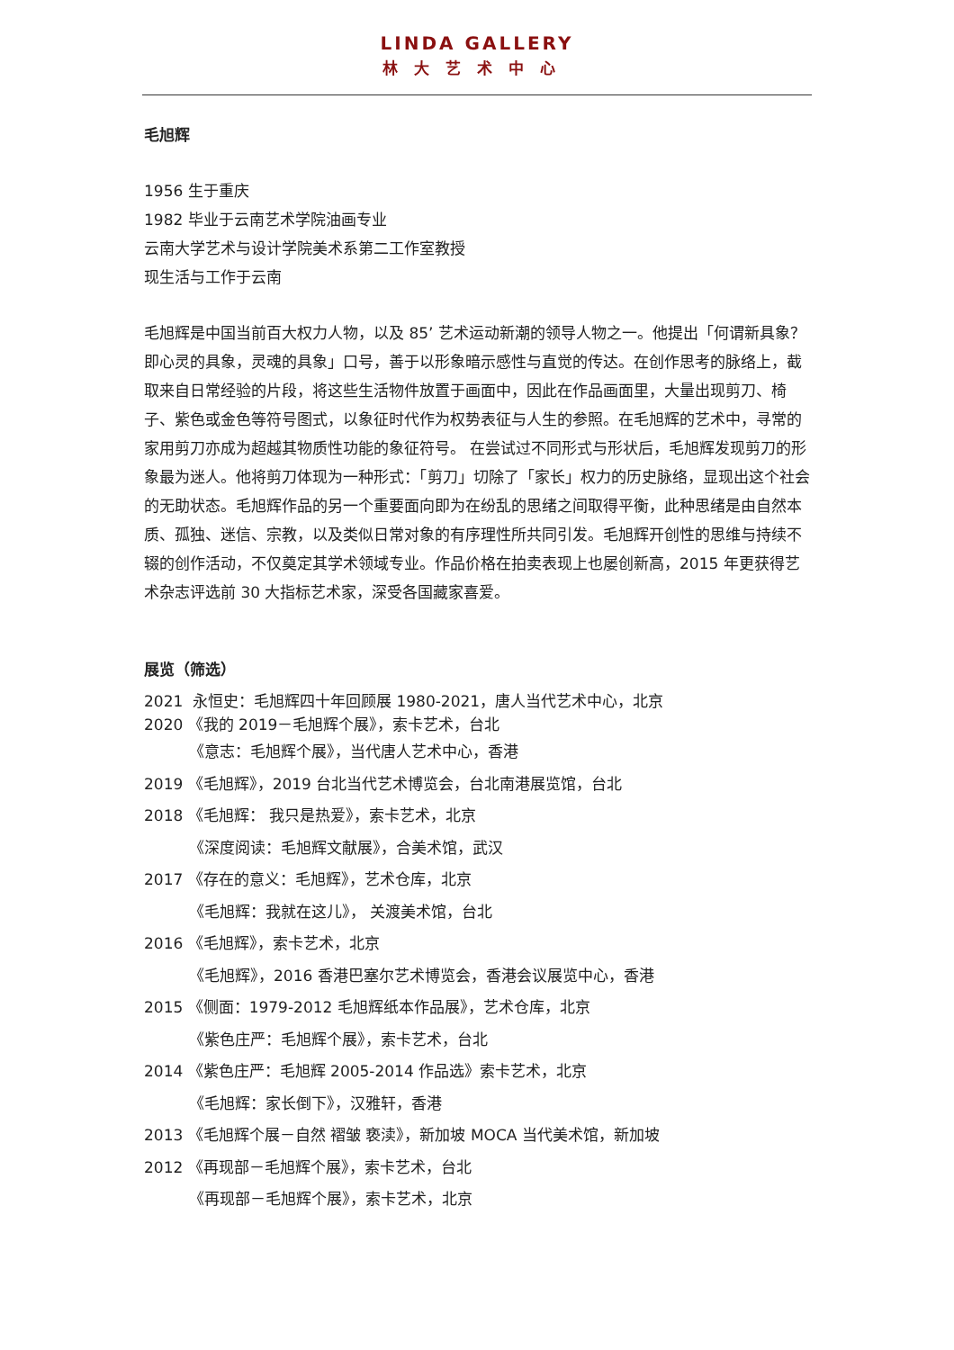LINDA GALLERY
林大艺术中心
毛旭辉
1956 生于重庆
1982 毕业于云南艺术学院油画专业
云南大学艺术与设计学院美术系第二工作室教授
现生活与工作于云南
毛旭辉是中国当前百大权力人物，以及 85’ 艺术运动新潮的领导人物之一。他提出「何谓新具象？即心灵的具象，灵魂的具象」口号，善于以形象暗示感性与直觉的传达。在创作思考的脉络上，截取来自日常经验的片段，将这些生活物件放置于画面中，因此在作品画面里，大量出现剪刀、椅子、紫色或金色等符号图式，以象征时代作为权势表征与人生的参照。在毛旭辉的艺术中，寻常的家用剪刀亦成为超越其物质性功能的象征符号。 在尝试过不同形式与形状后，毛旭辉发现剪刀的形象最为迷人。他将剪刀体现为一种形式：「剪刀」切除了「家长」权力的历史脉络，显现出这个社会的无助状态。毛旭辉作品的另一个重要面向即为在纷乱的思绪之间取得平衡，此种思绪是由自然本质、孤独、迷信、宗教，以及类似日常对象的有序理性所共同引发。毛旭辉开创性的思维与持续不辍的创作活动，不仅奠定其学术领域专业。作品价格在拍卖表现上也屡创新高，2015 年更获得艺术杂志评选前 30 大指标艺术家，深受各国藏家喜爱。
展览（筛选）
2021 永恒史：毛旭辉四十年回顾展 1980-2021，唐人当代艺术中心，北京
2020 《我的 2019－毛旭辉个展》，索卡艺术，台北
《意志：毛旭辉个展》，当代唐人艺术中心，香港
2019 《毛旭辉》，2019 台北当代艺术博览会，台北南港展览馆，台北
2018 《毛旭辉： 我只是热爱》，索卡艺术，北京
《深度阅读：毛旭辉文献展》，合美术馆，武汉
2017 《存在的意义：毛旭辉》，艺术仓库，北京
《毛旭辉：我就在这儿》， 关渡美术馆，台北
2016 《毛旭辉》，索卡艺术，北京
《毛旭辉》，2016 香港巴塞尔艺术博览会，香港会议展览中心，香港
2015 《侧面：1979-2012 毛旭辉纸本作品展》，艺术仓库，北京
《紫色庄严：毛旭辉个展》，索卡艺术，台北
2014 《紫色庄严：毛旭辉 2005-2014 作品选》索卡艺术，北京
《毛旭辉：家长倒下》，汉雅轩，香港
2013 《毛旭辉个展－自然 褶皱 亵渎》，新加坡 MOCA 当代美术馆，新加坡
2012 《再现部－毛旭辉个展》，索卡艺术，台北
《再现部－毛旭辉个展》，索卡艺术，北京